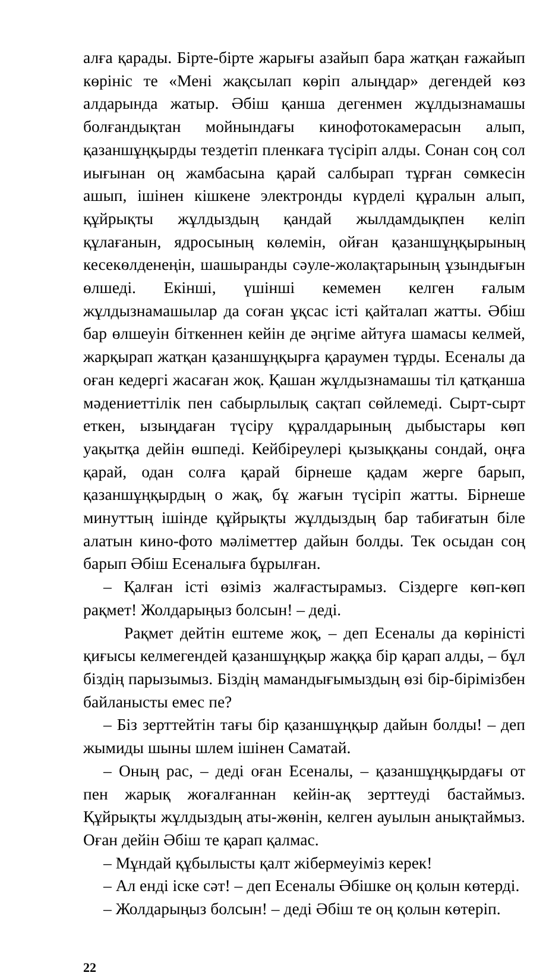алға қарады. Бірте-бірте жарығы азайып бара жатқан ғажайып көрініс те «Мені жақсылап көріп алыңдар» дегендей көз алдарында жатыр. Әбіш қанша дегенмен жұлдызнамашы болғандықтан мойнындағы кинофотокамерасын алып, қазаншұңқырды тездетіп пленкаға түсіріп алды. Сонан соң сол иығынан оң жамбасына қарай салбырап тұрған сөмкесін ашып, ішінен кішкене электронды күрделі құралын алып, құйрықты жұлдыздың қандай жылдамдықпен келіп құлағанын, ядросының көлемін, ойған қазаншұңқырының кесекөлденеңін, шашыранды сәуле-жолақтарының ұзындығын өлшеді. Екінші, үшінші кемемен келген ғалым жұлдызнамашылар да соған ұқсас істі қайталап жатты. Әбіш бар өлшеуін біткеннен кейін де әңгіме айтуға шамасы келмей, жарқырап жатқан қазаншұңқырға қараумен тұрды. Есеналы да оған кедергі жасаған жоқ. Қашан жұлдызнамашы тіл қатқанша мәдениеттілік пен сабырлылық сақтап сөйлемеді. Сырт-сырт еткен, ызыңдаған түсіру құралдарының дыбыстары көп уақытқа дейін өшпеді. Кейбіреулері қызыққаны сондай, оңға қарай, одан солға қарай бірнеше қадам жерге барып, қазаншұңқырдың о жақ, бұ жағын түсіріп жатты. Бірнеше минуттың ішінде құйрықты жұлдыздың бар табиғатын біле алатын кино-фото мәліметтер дайын болды. Тек осыдан соң барып Әбіш Есеналыға бұрылған.
– Қалған істі өзіміз жалғастырамыз. Сіздерге көп-көп рақмет! Жолдарыңыз болсын! – деді.
Рақмет дейтін ештеме жоқ, – деп Есеналы да көріністі қиғысы келмегендей қазаншұңқыр жаққа бір қарап алды, – бұл біздің парызымыз. Біздің мамандығымыздың өзі бір-бірімізбен байланысты емес пе?
– Біз зерттейтін тағы бір қазаншұңқыр дайын болды! – деп жымиды шыны шлем ішінен Саматай.
– Оның рас, – деді оған Есеналы, – қазаншұңқырдағы от пен жарық жоғалғаннан кейін-ақ зерттеуді бастаймыз. Құйрықты жұлдыздың аты-жөнін, келген ауылын анықтаймыз. Оған дейін Әбіш те қарап қалмас.
– Мұндай құбылысты қалт жібермеуіміз керек!
– Ал енді іске сәт! – деп Есеналы Әбішке оң қолын көтерді.
– Жолдарыңыз болсын! – деді Әбіш те оң қолын көтеріп.
22